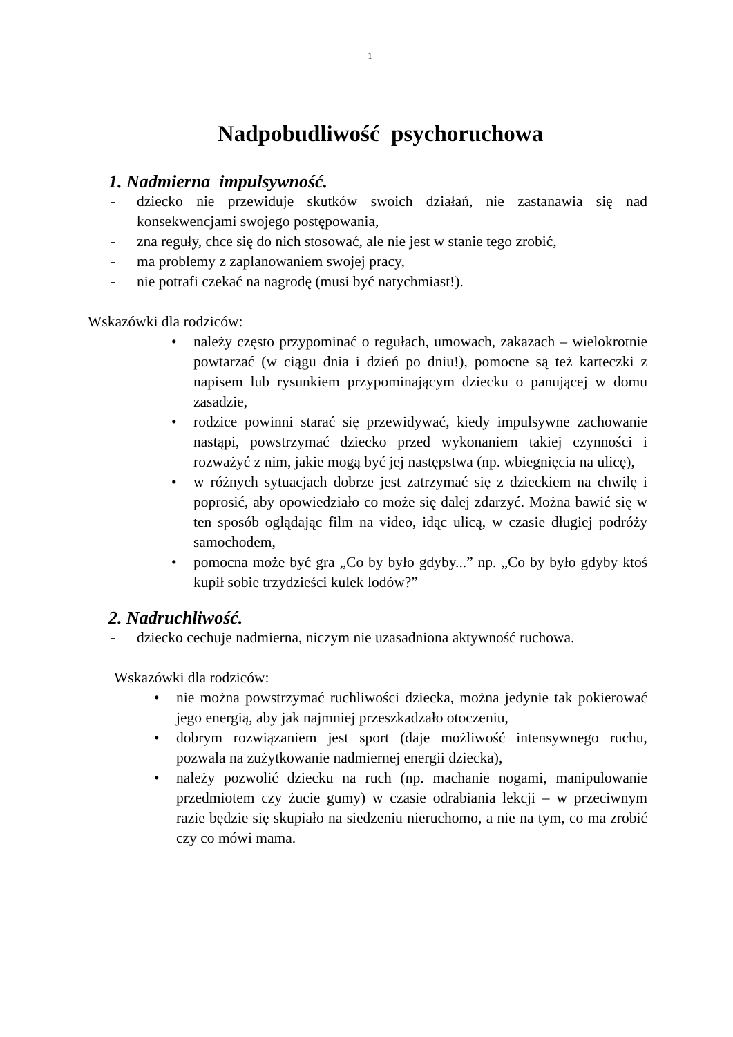1
Nadpobudliwość psychoruchowa
1. Nadmierna impulsywność.
- dziecko nie przewiduje skutków swoich działań, nie zastanawia się nad konsekwencjami swojego postępowania,
- zna reguły, chce się do nich stosować, ale nie jest w stanie tego zrobić,
- ma problemy z zaplanowaniem swojej pracy,
- nie potrafi czekać na nagrodę (musi być natychmiast!).
Wskazówki dla rodziców:
• należy często przypominać o regułach, umowach, zakazach – wielokrotnie powtarzać (w ciągu dnia i dzień po dniu!), pomocne są też karteczki z napisem lub rysunkiem przypominającym dziecku o panującej w domu zasadzie,
• rodzice powinni starać się przewidywać, kiedy impulsywne zachowanie nastąpi, powstrzymać dziecko przed wykonaniem takiej czynności i rozważyć z nim, jakie mogą być jej następstwa (np. wbiegnięcia na ulicę),
• w różnych sytuacjach dobrze jest zatrzymać się z dzieckiem na chwilę i poprosić, aby opowiedziało co może się dalej zdarzyć. Można bawić się w ten sposób oglądając film na video, idąc ulicą, w czasie długiej podróży samochodem,
• pomocna może być gra „Co by było gdyby...” np. „Co by było gdyby ktoś kupił sobie trzydzieści kulek lodów?”
2. Nadruchliwość.
- dziecko cechuje nadmierna, niczym nie uzasadniona aktywność ruchowa.
Wskazówki dla rodziców:
• nie można powstrzymać ruchliwości dziecka, można jedynie tak pokierować jego energią, aby jak najmniej przeszkadzało otoczeniu,
• dobrym rozwiązaniem jest sport (daje możliwość intensywnego ruchu, pozwala na zużytkowanie nadmiernej energii dziecka),
• należy pozwolić dziecku na ruch (np. machanie nogami, manipulowanie przedmiotem czy żucie gumy) w czasie odrabiania lekcji – w przeciwnym razie będzie się skupiało na siedzeniu nieruchomo, a nie na tym, co ma zrobić czy co mówi mama.